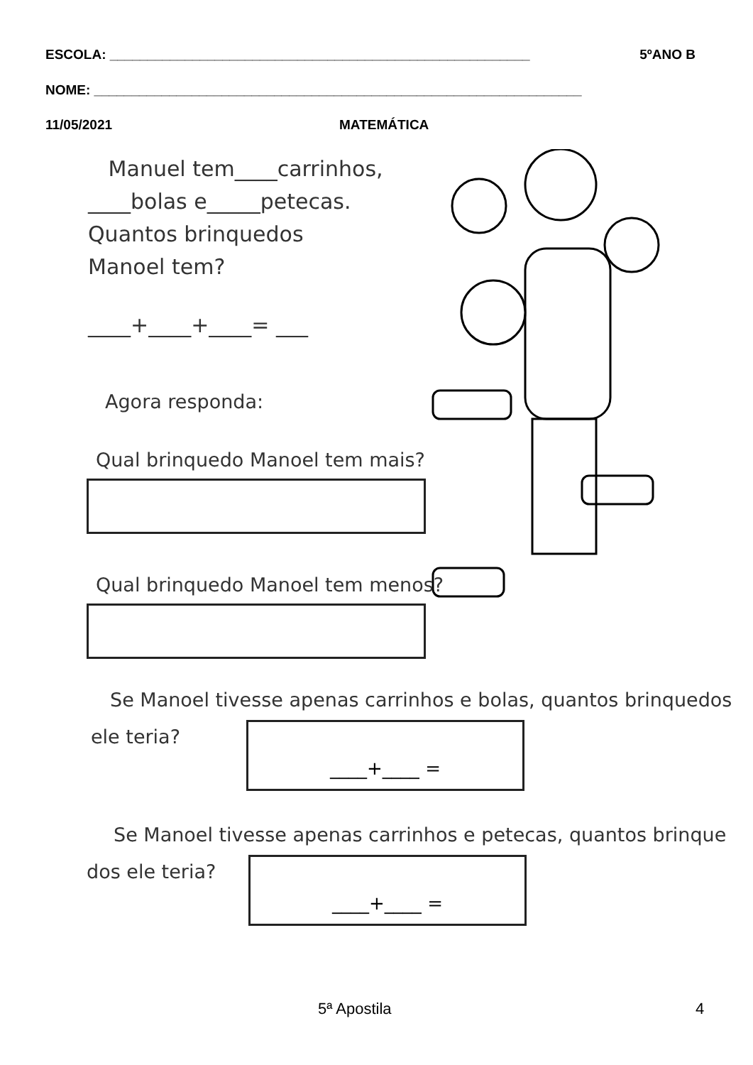ESCOLA: ________________________________________________________ 5ºANO B
NOME: _________________________________________________________________
11/05/2021 MATEMÁTICA
Manuel tem____carrinhos,
____bolas e_____petecas.
Quantos brinquedos
Manoel tem?
____+____+____= ___
Agora responda:
Qual brinquedo Manoel tem mais?
Qual brinquedo Manoel tem menos?
Se Manoel tivesse apenas carrinhos e bolas, quantos brinquedos
ele teria? ____+____ =
Se Manoel tivesse apenas carrinhos e petecas, quantos brinque
dos ele teria? ____+____ =
5ª Apostila 4